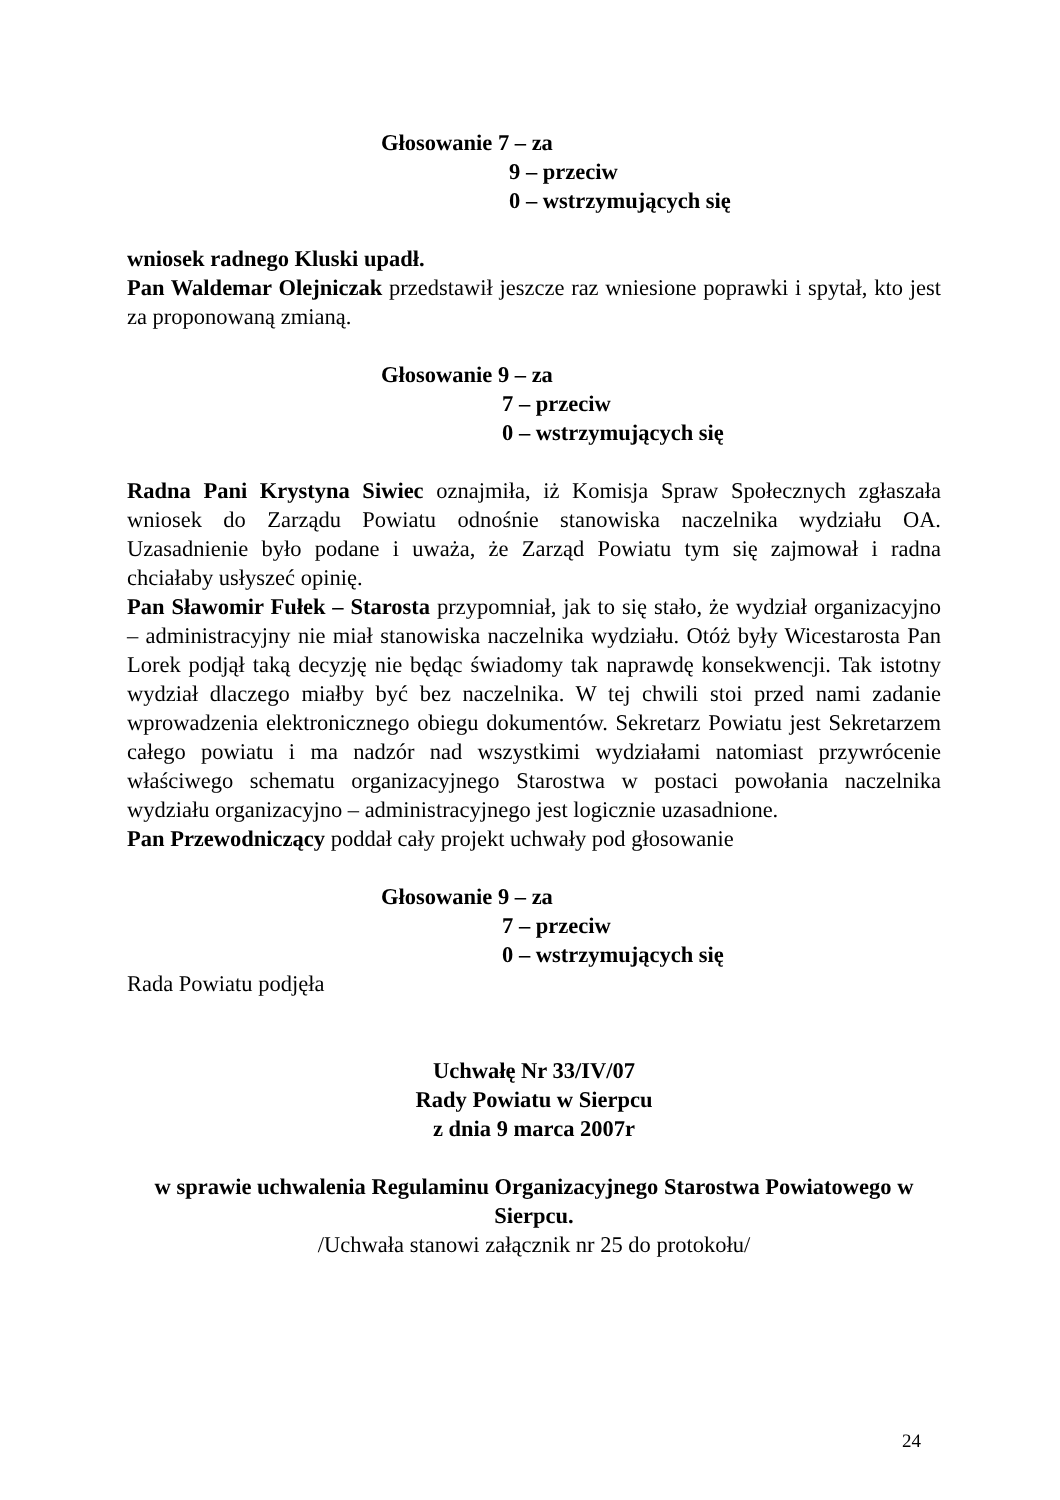Głosowanie 7 – za
9 – przeciw
0 – wstrzymujących się
wniosek radnego Kluski upadł.
Pan Waldemar Olejniczak przedstawił jeszcze raz wniesione poprawki i spytał, kto jest za proponowaną zmianą.
Głosowanie 9 – za
7 – przeciw
0 – wstrzymujących się
Radna Pani Krystyna Siwiec oznajmiła, iż Komisja Spraw Społecznych zgłaszała wniosek do Zarządu Powiatu odnośnie stanowiska naczelnika wydziału OA. Uzasadnienie było podane i uważa, że Zarząd Powiatu tym się zajmował i radna chciałaby usłyszeć opinię.
Pan Sławomir Fułek – Starosta przypomniał, jak to się stało, że wydział organizacyjno – administracyjny nie miał stanowiska naczelnika wydziału. Otóż były Wicestarosta Pan Lorek podjął taką decyzję nie będąc świadomy tak naprawdę konsekwencji. Tak istotny wydział dlaczego miałby być bez naczelnika. W tej chwili stoi przed nami zadanie wprowadzenia elektronicznego obiegu dokumentów. Sekretarz Powiatu jest Sekretarzem całego powiatu i ma nadzór nad wszystkimi wydziałami natomiast przywrócenie właściwego schematu organizacyjnego Starostwa w postaci powołania naczelnika wydziału organizacyjno – administracyjnego jest logicznie uzasadnione.
Pan Przewodniczący poddał cały projekt uchwały pod głosowanie
Głosowanie 9 – za
7 – przeciw
0 – wstrzymujących się
Rada Powiatu podjęła
Uchwałę Nr 33/IV/07
Rady Powiatu w Sierpcu
z dnia 9 marca 2007r
w sprawie uchwalenia Regulaminu Organizacyjnego Starostwa Powiatowego w Sierpcu.
/Uchwała stanowi załącznik nr 25 do protokołu/
24